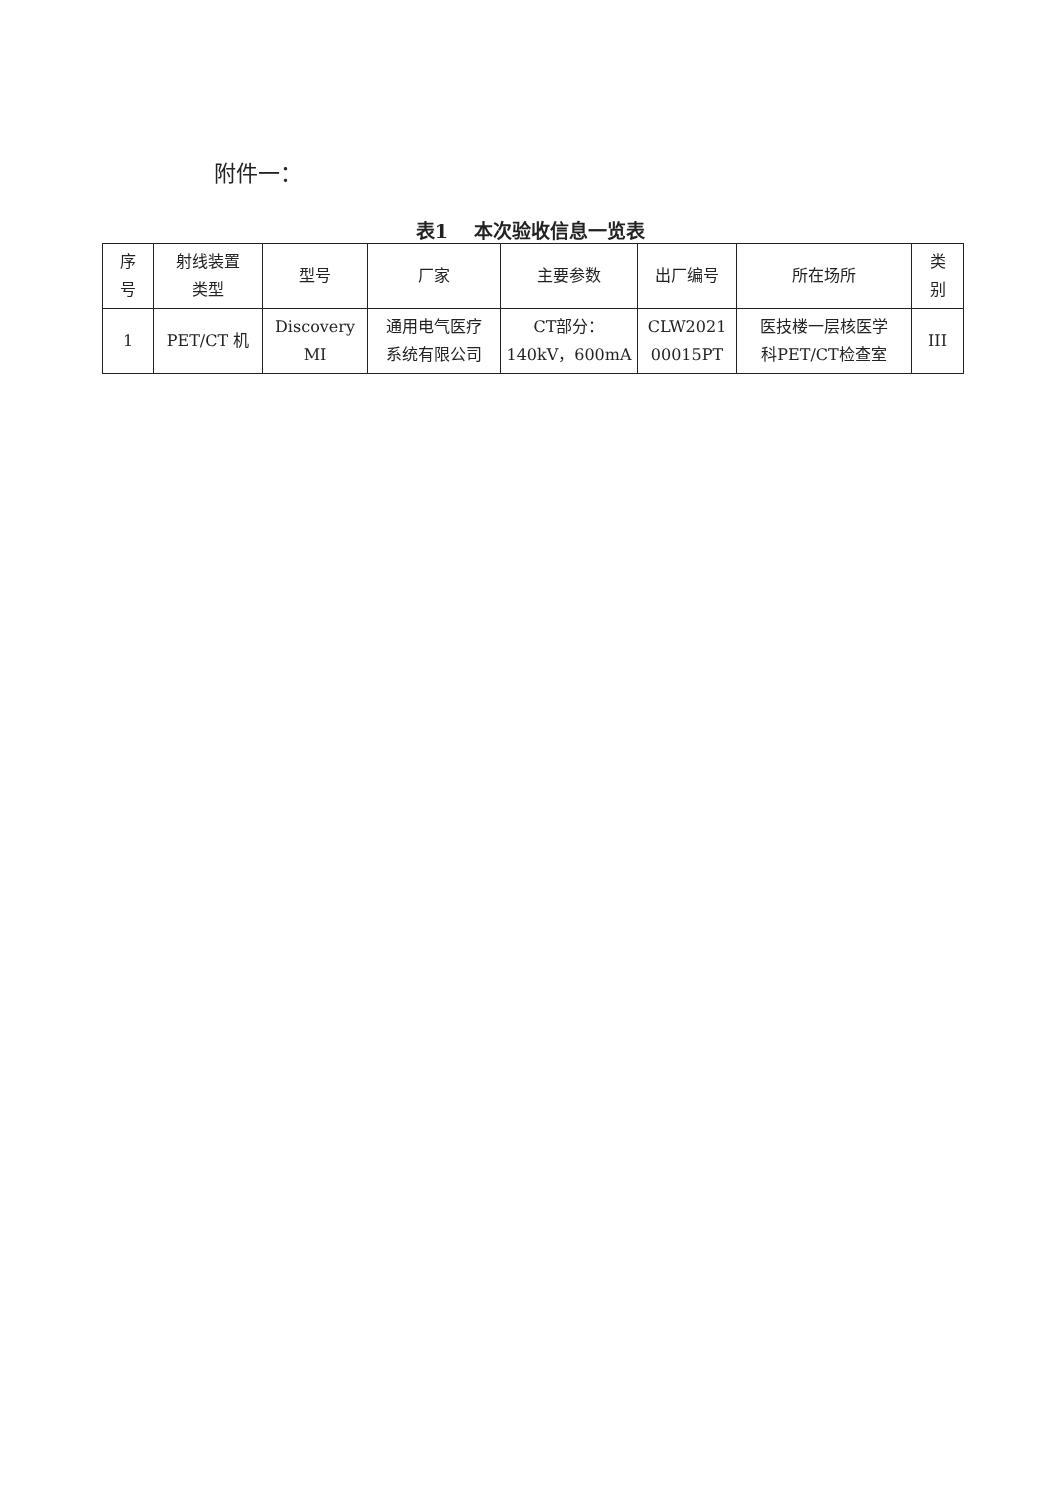附件一：
表1 本次验收信息一览表
| 序 号 | 射线装置 类型 | 型号 | 厂家 | 主要参数 | 出厂编号 | 所在场所 | 类 别 |
| --- | --- | --- | --- | --- | --- | --- | --- |
| 1 | PET/CT 机 | Discovery MI | 通用电气医疗 系统有限公司 | CT部分： 140kV，600mA | CLW2021 00015PT | 医技楼一层核医学 科PET/CT检查室 | III |